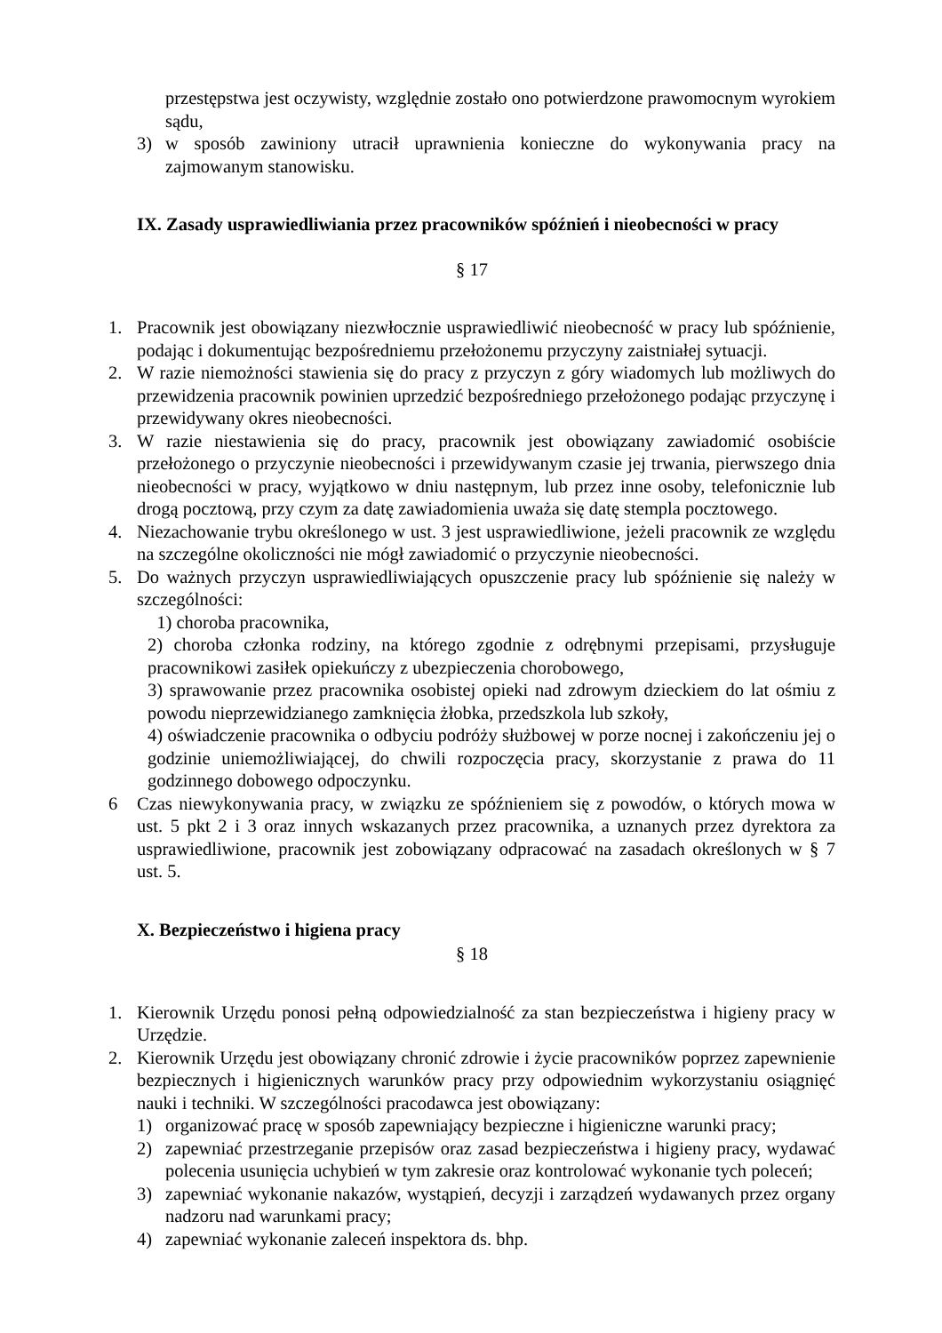przestępstwa jest oczywisty, względnie zostało ono potwierdzone prawomocnym wyrokiem sądu,
3) w sposób zawiniony utracił uprawnienia konieczne do wykonywania pracy na zajmowanym stanowisku.
IX. Zasady usprawiedliwiania przez pracowników spóźnień i nieobecności w pracy
§ 17
1. Pracownik jest obowiązany niezwłocznie usprawiedliwić nieobecność w pracy lub spóźnienie, podając i dokumentując bezpośredniemu przełożonemu przyczyny zaistniałej sytuacji.
2. W razie niemożności stawienia się do pracy z przyczyn z góry wiadomych lub możliwych do przewidzenia pracownik powinien uprzedzić bezpośredniego przełożonego podając przyczynę i przewidywany okres nieobecności.
3. W razie niestawienia się do pracy, pracownik jest obowiązany zawiadomić osobiście przełożonego o przyczynie nieobecności i przewidywanym czasie jej trwania, pierwszego dnia nieobecności w pracy, wyjątkowo w dniu następnym, lub przez inne osoby, telefonicznie lub drogą pocztową, przy czym za datę zawiadomienia uważa się datę stempla pocztowego.
4. Niezachowanie trybu określonego w ust. 3 jest usprawiedliwione, jeżeli pracownik ze względu na szczególne okoliczności nie mógł zawiadomić o przyczynie nieobecności.
5. Do ważnych przyczyn usprawiedliwiających opuszczenie pracy lub spóźnienie się należy w szczególności:
1) choroba pracownika,
2) choroba członka rodziny, na którego zgodnie z odrębnymi przepisami, przysługuje pracownikowi zasiłek opiekuńczy z ubezpieczenia chorobowego,
3) sprawowanie przez pracownika osobistej opieki nad zdrowym dzieckiem do lat ośmiu z powodu nieprzewidzianego zamknięcia żłobka, przedszkola lub szkoły,
4) oświadczenie pracownika o odbyciu podróży służbowej w porze nocnej i zakończeniu jej o godzinie uniemożliwiającej, do chwili rozpoczęcia pracy, skorzystanie z prawa do 11 godzinnego dobowego odpoczynku.
6 Czas niewykonywania pracy, w związku ze spóźnieniem się z powodów, o których mowa w ust. 5 pkt 2 i 3 oraz innych wskazanych przez pracownika, a uznanych przez dyrektora za usprawiedliwione, pracownik jest zobowiązany odpracować na zasadach określonych w § 7 ust. 5.
X. Bezpieczeństwo i higiena pracy
§ 18
1. Kierownik Urzędu ponosi pełną odpowiedzialność za stan bezpieczeństwa i higieny pracy w Urzędzie.
2. Kierownik Urzędu jest obowiązany chronić zdrowie i życie pracowników poprzez zapewnienie bezpiecznych i higienicznych warunków pracy przy odpowiednim wykorzystaniu osiągnięć nauki i techniki. W szczególności pracodawca jest obowiązany:
1) organizować pracę w sposób zapewniający bezpieczne i higieniczne warunki pracy;
2) zapewniać przestrzeganie przepisów oraz zasad bezpieczeństwa i higieny pracy, wydawać polecenia usunięcia uchybień w tym zakresie oraz kontrolować wykonanie tych poleceń;
3) zapewniać wykonanie nakazów, wystąpień, decyzji i zarządzeń wydawanych przez organy nadzoru nad warunkami pracy;
4) zapewniać wykonanie zaleceń inspektora ds. bhp.